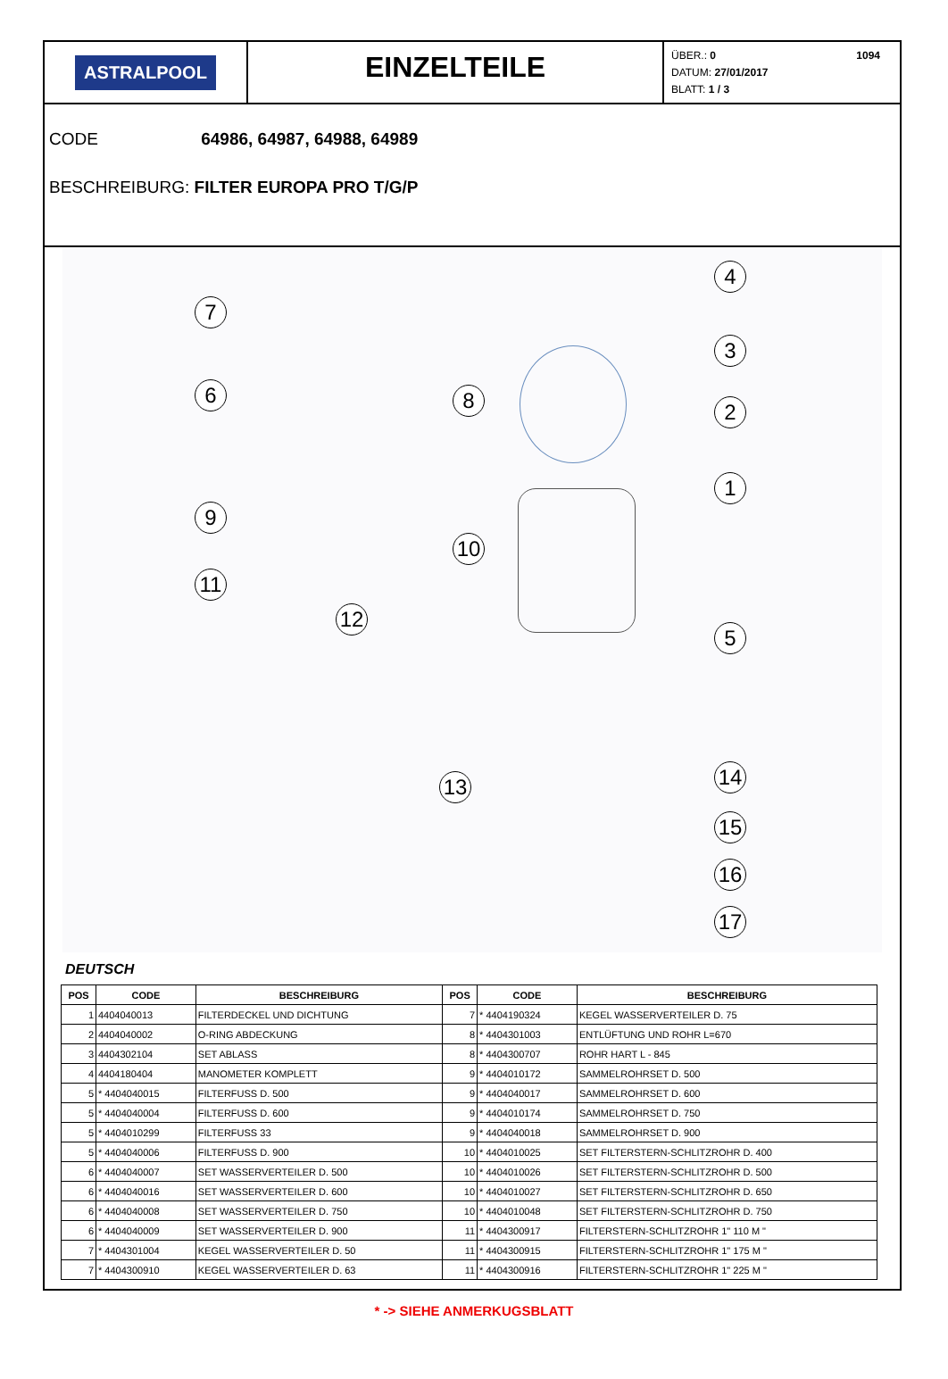ASTRALPOOL
EINZELTEILE
ÜBER.: 0 1094
DATUM: 27/01/2017
BLATT: 1 / 3
CODE 64986, 64987, 64988, 64989
BESCHREIBURG: FILTER EUROPA PRO T/G/P
4
7
3
6 8 2
1
9
10
11
12
5
13 14
15
16
17
DEUTSCH
| POS | CODE | BESCHREIBURG | POS | CODE | BESCHREIBURG |
| --- | --- | --- | --- | --- | --- |
| 1 | 4404040013 | FILTERDECKEL UND DICHTUNG | 7 | * 4404190324 | KEGEL WASSERVERTEILER D. 75 |
| 2 | 4404040002 | O-RING ABDECKUNG | 8 | * 4404301003 | ENTLÜFTUNG UND ROHR L=670 |
| 3 | 4404302104 | SET ABLASS | 8 | * 4404300707 | ROHR HART L - 845 |
| 4 | 4404180404 | MANOMETER KOMPLETT | 9 | * 4404010172 | SAMMELROHRSET D. 500 |
| 5 | * 4404040015 | FILTERFUSS D. 500 | 9 | * 4404040017 | SAMMELROHRSET D. 600 |
| 5 | * 4404040004 | FILTERFUSS D. 600 | 9 | * 4404010174 | SAMMELROHRSET D. 750 |
| 5 | * 4404010299 | FILTERFUSS 33 | 9 | * 4404040018 | SAMMELROHRSET D. 900 |
| 5 | * 4404040006 | FILTERFUSS D. 900 | 10 | * 4404010025 | SET FILTERSTERN-SCHLITZROHR D. 400 |
| 6 | * 4404040007 | SET WASSERVERTEILER D. 500 | 10 | * 4404010026 | SET FILTERSTERN-SCHLITZROHR D. 500 |
| 6 | * 4404040016 | SET WASSERVERTEILER D. 600 | 10 | * 4404010027 | SET FILTERSTERN-SCHLITZROHR D. 650 |
| 6 | * 4404040008 | SET WASSERVERTEILER D. 750 | 10 | * 4404010048 | SET FILTERSTERN-SCHLITZROHR D. 750 |
| 6 | * 4404040009 | SET WASSERVERTEILER D. 900 | 11 | * 4404300917 | FILTERSTERN-SCHLITZROHR 1" 110 M " |
| 7 | * 4404301004 | KEGEL WASSERVERTEILER D. 50 | 11 | * 4404300915 | FILTERSTERN-SCHLITZROHR 1" 175 M " |
| 7 | * 4404300910 | KEGEL WASSERVERTEILER D. 63 | 11 | * 4404300916 | FILTERSTERN-SCHLITZROHR 1" 225 M " |
* -> SIEHE ANMERKUGSBLATT